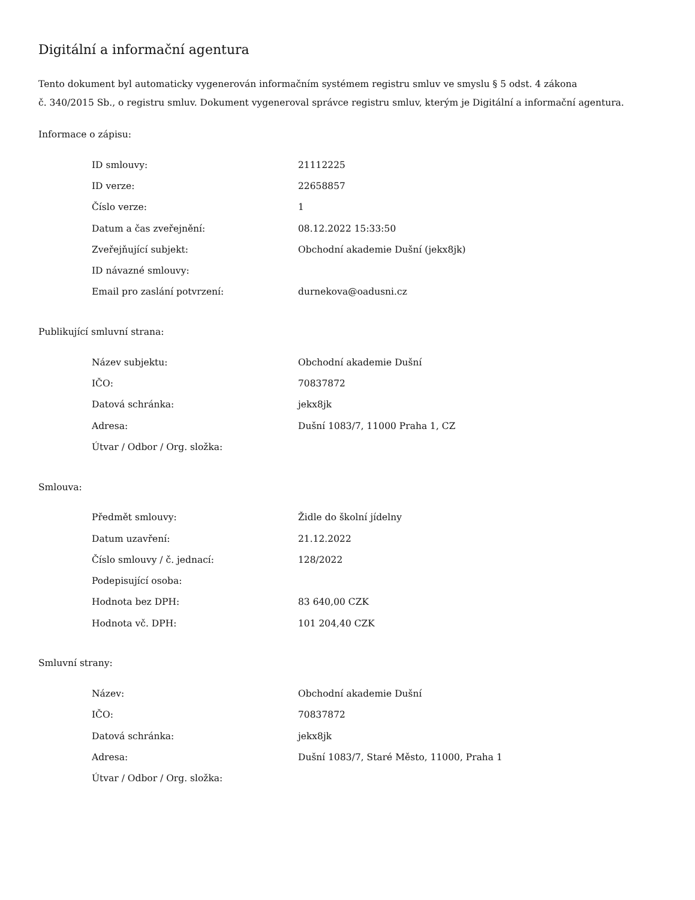Digitální a informační agentura
Tento dokument byl automaticky vygenerován informačním systémem registru smluv ve smyslu § 5 odst. 4 zákona
č. 340/2015 Sb., o registru smluv. Dokument vygeneroval správce registru smluv, kterým je Digitální a informační agentura.
Informace o zápisu:
| ID smlouvy: | 21112225 |
| ID verze: | 22658857 |
| Číslo verze: | 1 |
| Datum a čas zveřejnění: | 08.12.2022 15:33:50 |
| Zveřejňující subjekt: | Obchodní akademie Dušní (jekx8jk) |
| ID návazné smlouvy: | |
| Email pro zaslání potvrzení: | durnekova@oadusni.cz |
Publikující smluvní strana:
| Název subjektu: | Obchodní akademie Dušní |
| IČO: | 70837872 |
| Datová schránka: | jekx8jk |
| Adresa: | Dušní 1083/7, 11000 Praha 1, CZ |
| Útvar / Odbor / Org. složka: | |
Smlouva:
| Předmět smlouvy: | Židle do školní jídelny |
| Datum uzavření: | 21.12.2022 |
| Číslo smlouvy / č. jednací: | 128/2022 |
| Podepisující osoba: | |
| Hodnota bez DPH: | 83 640,00 CZK |
| Hodnota vč. DPH: | 101 204,40 CZK |
Smluvní strany:
| Název: | Obchodní akademie Dušní |
| IČO: | 70837872 |
| Datová schránka: | jekx8jk |
| Adresa: | Dušní 1083/7, Staré Město, 11000, Praha 1 |
| Útvar / Odbor / Org. složka: | |